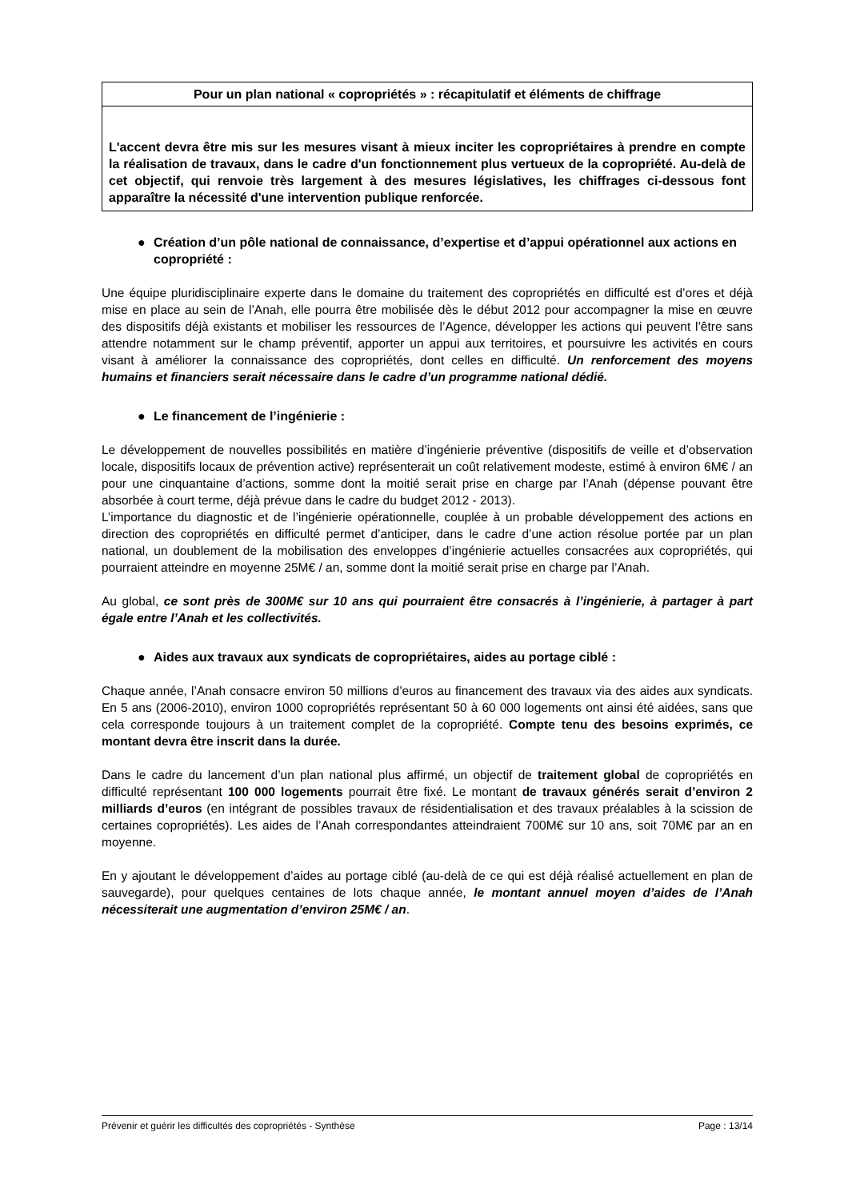Pour un plan national « copropriétés » : récapitulatif et éléments de chiffrage
L'accent devra être mis sur les mesures visant à mieux inciter les copropriétaires à prendre en compte la réalisation de travaux, dans le cadre d'un fonctionnement plus vertueux de la copropriété. Au-delà de cet objectif, qui renvoie très largement à des mesures législatives, les chiffrages ci-dessous font apparaître la nécessité d'une intervention publique renforcée.
● Création d’un pôle national de connaissance, d’expertise et d’appui opérationnel aux actions en copropriété :
Une équipe pluridisciplinaire experte dans le domaine du traitement des copropriétés en difficulté est d’ores et déjà mise en place au sein de l’Anah, elle pourra être mobilisée dès le début 2012 pour accompagner la mise en œuvre des dispositifs déjà existants et mobiliser les ressources de l’Agence, développer les actions qui peuvent l’être sans attendre notamment sur le champ préventif, apporter un appui aux territoires, et poursuivre les activités en cours visant à améliorer la connaissance des copropriétés, dont celles en difficulté. Un renforcement des moyens humains et financiers serait nécessaire dans le cadre d’un programme national dédié.
● Le financement de l’ingénierie :
Le développement de nouvelles possibilités en matière d’ingénierie préventive (dispositifs de veille et d’observation locale, dispositifs locaux de prévention active) représenterait un coût relativement modeste, estimé à environ 6M€ / an pour une cinquantaine d’actions, somme dont la moitié serait prise en charge par l’Anah (dépense pouvant être absorbée à court terme, déjà prévue dans le cadre du budget 2012 - 2013).
L’importance du diagnostic et de l’ingénierie opérationnelle, couplée à un probable développement des actions en direction des copropriétés en difficulté permet d’anticiper, dans le cadre d’une action résolue portée par un plan national, un doublement de la mobilisation des enveloppes d’ingénierie actuelles consacrées aux copropriétés, qui pourraient atteindre en moyenne 25M€ / an, somme dont la moitié serait prise en charge par l’Anah.
Au global, ce sont près de 300M€ sur 10 ans qui pourraient être consacrés à l’ingénierie, à partager à part égale entre l’Anah et les collectivités.
● Aides aux travaux aux syndicats de copropriétaires, aides au portage ciblé :
Chaque année, l’Anah consacre environ 50 millions d’euros au financement des travaux via des aides aux syndicats. En 5 ans (2006-2010), environ 1000 copropriétés représentant 50 à 60 000 logements ont ainsi été aidées, sans que cela corresponde toujours à un traitement complet de la copropriété. Compte tenu des besoins exprimés, ce montant devra être inscrit dans la durée.
Dans le cadre du lancement d’un plan national plus affirmé, un objectif de traitement global de copropriétés en difficulté représentant 100 000 logements pourrait être fixé. Le montant de travaux générés serait d’environ 2 milliards d’euros (en intégrant de possibles travaux de résidentialisation et des travaux préalables à la scission de certaines copropriétés). Les aides de l’Anah correspondantes atteindraient 700M€ sur 10 ans, soit 70M€ par an en moyenne.
En y ajoutant le développement d’aides au portage ciblé (au-delà de ce qui est déjà réalisé actuellement en plan de sauvegarde), pour quelques centaines de lots chaque année, le montant annuel moyen d’aides de l’Anah nécessiterait une augmentation d’environ 25M€ / an.
Prévenir et guérir les difficultés des copropriétés - Synthèse Page : 13/14